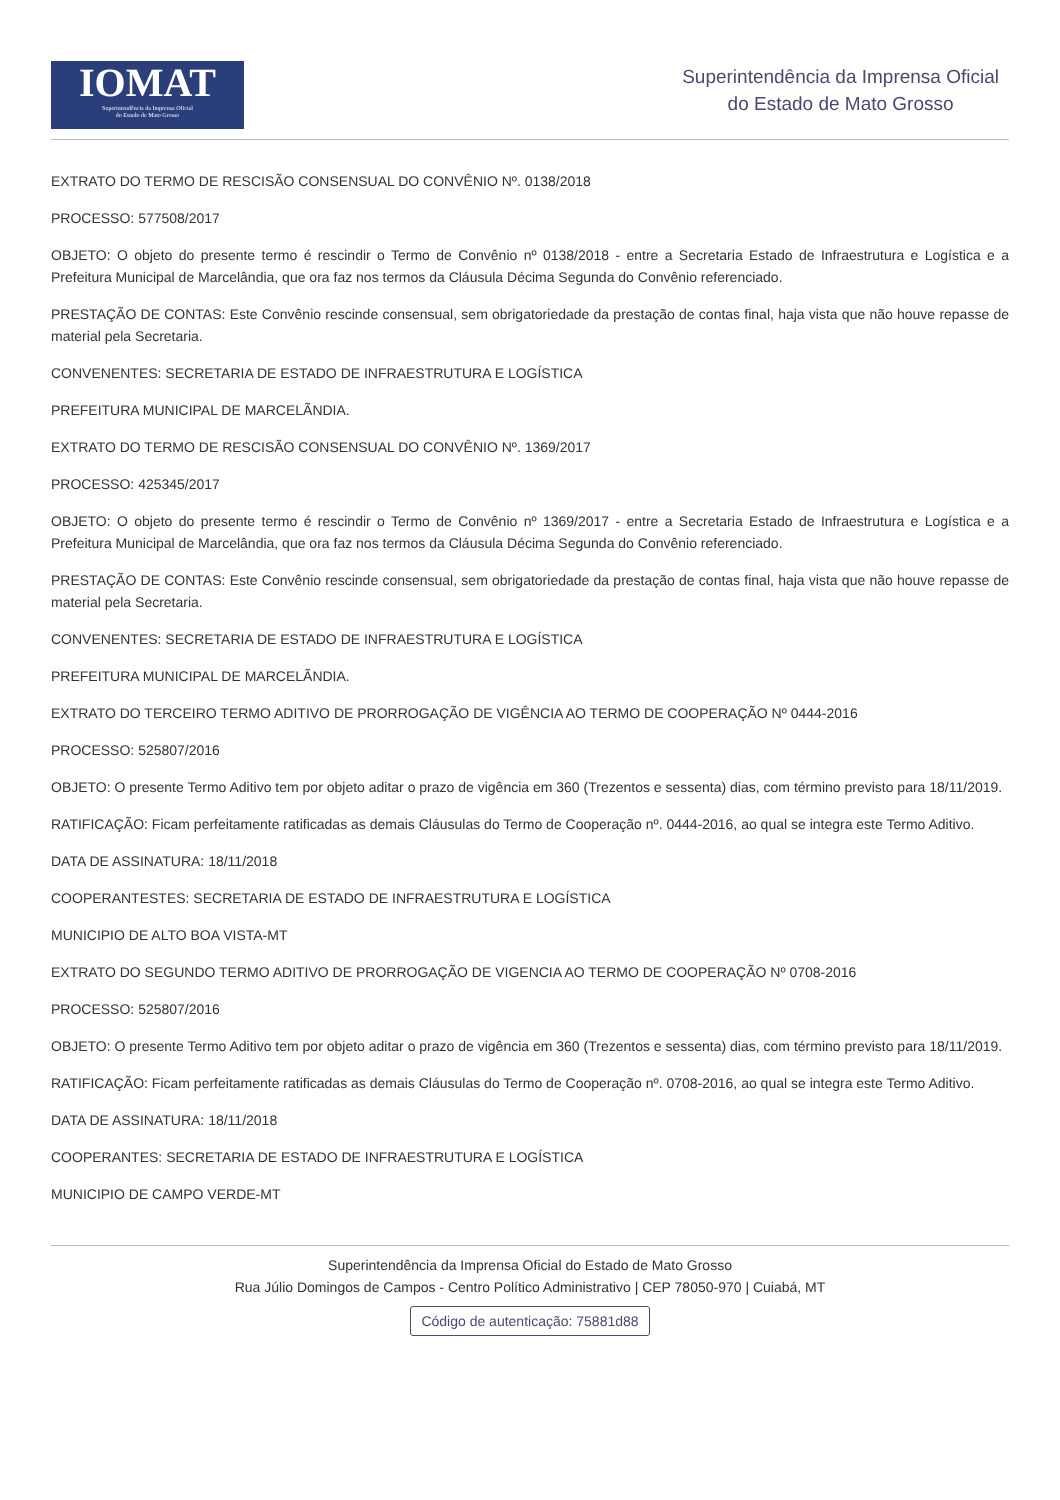IOMAT
Superintendência da Imprensa Oficial
do Estado de Mato Grosso
Superintendência da Imprensa Oficial
do Estado de Mato Grosso
EXTRATO DO TERMO DE RESCISÃO CONSENSUAL DO CONVÊNIO Nº. 0138/2018
PROCESSO: 577508/2017
OBJETO: O objeto do presente termo é rescindir o Termo de Convênio nº 0138/2018 - entre a Secretaria Estado de Infraestrutura e Logística e a Prefeitura Municipal de Marcelândia, que ora faz nos termos da Cláusula Décima Segunda do Convênio referenciado.
PRESTAÇÃO DE CONTAS: Este Convênio rescinde consensual, sem obrigatoriedade da prestação de contas final, haja vista que não houve repasse de material pela Secretaria.
CONVENENTES: SECRETARIA DE ESTADO DE INFRAESTRUTURA E LOGÍSTICA
PREFEITURA MUNICIPAL DE MARCELÃNDIA.
EXTRATO DO TERMO DE RESCISÃO CONSENSUAL DO CONVÊNIO Nº. 1369/2017
PROCESSO: 425345/2017
OBJETO: O objeto do presente termo é rescindir o Termo de Convênio nº 1369/2017 - entre a Secretaria Estado de Infraestrutura e Logística e a Prefeitura Municipal de Marcelândia, que ora faz nos termos da Cláusula Décima Segunda do Convênio referenciado.
PRESTAÇÃO DE CONTAS: Este Convênio rescinde consensual, sem obrigatoriedade da prestação de contas final, haja vista que não houve repasse de material pela Secretaria.
CONVENENTES: SECRETARIA DE ESTADO DE INFRAESTRUTURA E LOGÍSTICA
PREFEITURA MUNICIPAL DE MARCELÃNDIA.
EXTRATO DO TERCEIRO TERMO ADITIVO DE PRORROGAÇÃO DE VIGÊNCIA AO TERMO DE COOPERAÇÃO Nº 0444-2016
PROCESSO: 525807/2016
OBJETO: O presente Termo Aditivo tem por objeto aditar o prazo de vigência em 360 (Trezentos e sessenta) dias, com término previsto para 18/11/2019.
RATIFICAÇÃO: Ficam perfeitamente ratificadas as demais Cláusulas do Termo de Cooperação nº. 0444-2016, ao qual se integra este Termo Aditivo.
DATA DE ASSINATURA: 18/11/2018
COOPERANTESTES: SECRETARIA DE ESTADO DE INFRAESTRUTURA E LOGÍSTICA
MUNICIPIO DE ALTO BOA VISTA-MT
EXTRATO DO SEGUNDO TERMO ADITIVO DE PRORROGAÇÃO DE VIGENCIA AO TERMO DE COOPERAÇÃO Nº 0708-2016
PROCESSO: 525807/2016
OBJETO: O presente Termo Aditivo tem por objeto aditar o prazo de vigência em 360 (Trezentos e sessenta) dias, com término previsto para 18/11/2019.
RATIFICAÇÃO: Ficam perfeitamente ratificadas as demais Cláusulas do Termo de Cooperação nº. 0708-2016, ao qual se integra este Termo Aditivo.
DATA DE ASSINATURA: 18/11/2018
COOPERANTES: SECRETARIA DE ESTADO DE INFRAESTRUTURA E LOGÍSTICA
MUNICIPIO DE CAMPO VERDE-MT
Superintendência da Imprensa Oficial do Estado de Mato Grosso
Rua Júlio Domingos de Campos - Centro Político Administrativo | CEP 78050-970 | Cuiabá, MT
Código de autenticação: 75881d88